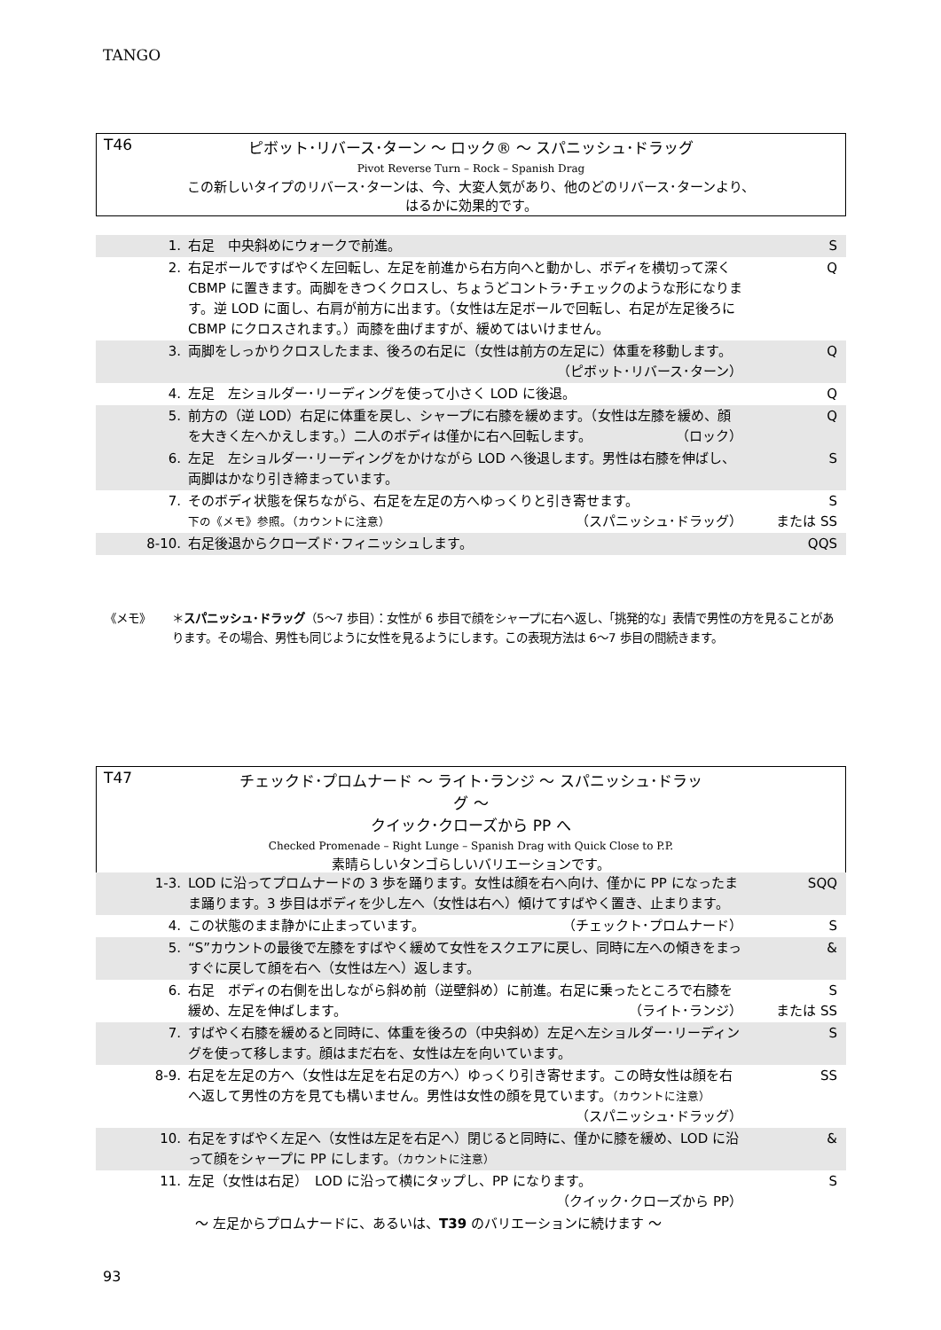TANGO
T46 ピボット･リバース･ターン ～ ロック® ～ スパニッシュ･ドラッグ
Pivot Reverse Turn – Rock – Spanish Drag
この新しいタイプのリバース･ターンは、今、大変人気があり、他のどのリバース･ターンより、
はるかに効果的です。
| 1. | 右足 中央斜めにウォークで前進。 | S |
| 2. | 右足ボールですばやく左回転し、左足を前進から右方向へと動かし、ボディを横切って深く CBMP に置きます。両脚をきつくクロスし、ちょうどコントラ･チェックのような形になります。逆 LOD に面し、右肩が前方に出ます。（女性は左足ボールで回転し、右足が左足後ろに CBMP にクロスされます。）両膝を曲げますが、緩めてはいけません。 | Q |
| 3. | 両脚をしっかりクロスしたまま、後ろの右足に（女性は前方の左足に）体重を移動します。 （ピボット･リバース･ターン） | Q |
| 4. | 左足 左ショルダー･リーディングを使って小さく LOD に後退。 | Q |
| 5. | 前方の（逆 LOD）右足に体重を戻し、シャープに右膝を緩めます。（女性は左膝を緩め、顔を大きく左へかえします。）二人のボディは僅かに右へ回転します。 （ロック） | Q |
| 6. | 左足 左ショルダー･リーディングをかけながら LOD へ後退します。男性は右膝を伸ばし、両脚はかなり引き締まっています。 | S |
| 7. | そのボディ状態を保ちながら、右足を左足の方へゆっくりと引き寄せます。 下の《メモ》参照。（カウントに注意） （スパニッシュ･ドラッグ） | S または SS |
| 8-10. | 右足後退からクローズド･フィニッシュします。 | QQS |
《メモ》 ＊スパニッシュ･ドラッグ（5～7 歩目）：女性が 6 歩目で顔をシャープに右へ返し、「挑発的な」表情で男性の方を見ることがあります。その場合、男性も同じように女性を見るようにします。この表現方法は 6～7 歩目の間続きます。
T47 チェックド･プロムナード ～ ライト･ランジ ～ スパニッシュ･ドラッグ ～
クイック･クローズから PP へ
Checked Promenade – Right Lunge – Spanish Drag with Quick Close to P.P.
素晴らしいタンゴらしいバリエーションです。
| 1-3. | LOD に沿ってプロムナードの 3 歩を踊ります。女性は顔を右へ向け、僅かに PP になったまま踊ります。3 歩目はボディを少し左へ（女性は右へ）傾けてすばやく置き、止まります。 | SQQ |
| 4. | この状態のまま静かに止まっています。 （チェックト･プロムナード） | S |
| 5. | “S”カウントの最後で左膝をすばやく緩めて女性をスクエアに戻し、同時に左への傾きをまっすぐに戻して顔を右へ（女性は左へ）返します。 | & |
| 6. | 右足 ボディの右側を出しながら斜め前（逆壁斜め）に前進。右足に乗ったところで右膝を緩め、左足を伸ばします。 （ライト･ランジ） | S または SS |
| 7. | すばやく右膝を緩めると同時に、体重を後ろの（中央斜め）左足へ左ショルダー･リーディングを使って移します。顔はまだ右を、女性は左を向いています。 | S |
| 8-9. | 右足を左足の方へ（女性は左足を右足の方へ）ゆっくり引き寄せます。この時女性は顔を右へ返して男性の方を見ても構いません。男性は女性の顔を見ています。 （カウントに注意） （スパニッシュ･ドラッグ） | SS |
| 10. | 右足をすばやく左足へ（女性は左足を右足へ）閉じると同時に、僅かに膝を緩め、LOD に沿って顔をシャープに PP にします。 （カウントに注意） | & |
| 11. | 左足（女性は右足） LOD に沿って横にタップし、PP になります。 （クイック･クローズから PP） | S |
| ～ 左足からプロムナードに、あるいは、 T39 のバリエーションに続けます ～ | | |
93